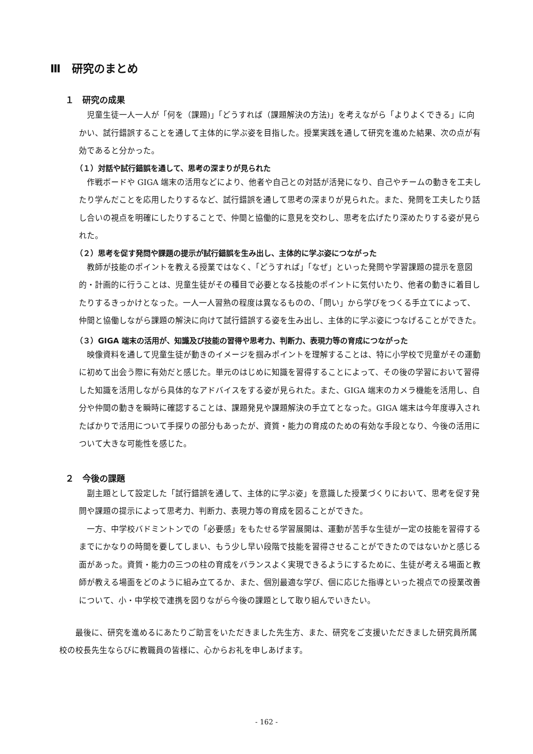Ⅲ　研究のまとめ
１　研究の成果
児童生徒一人一人が「何を（課題)」「どうすれば（課題解決の方法)」を考えながら「よりよくできる」に向かい、試行錯誤することを通して主体的に学ぶ姿を目指した。授業実践を通して研究を進めた結果、次の点が有効であると分かった。
（１）対話や試行錯誤を通して、思考の深まりが見られた
作戦ボードや GIGA 端末の活用などにより、他者や自己との対話が活発になり、自己やチームの動きを工夫したり学んだことを応用したりするなど、試行錯誤を通して思考の深まりが見られた。また、発問を工夫したり話し合いの視点を明確にしたりすることで、仲間と協働的に意見を交わし、思考を広げたり深めたりする姿が見られた。
（２）思考を促す発問や課題の提示が試行錯誤を生み出し、主体的に学ぶ姿につながった
教師が技能のポイントを教える授業ではなく、「どうすれば」「なぜ」といった発問や学習課題の提示を意図的・計画的に行うことは、児童生徒がその種目で必要となる技能のポイントに気付いたり、他者の動きに着目したりするきっかけとなった。一人一人習熟の程度は異なるものの、「問い」から学びをつくる手立てによって、仲間と協働しながら課題の解決に向けて試行錯誤する姿を生み出し、主体的に学ぶ姿につなげることができた。
（３）GIGA 端末の活用が、知識及び技能の習得や思考力、判断力、表現力等の育成につながった
映像資料を通して児童生徒が動きのイメージを掴みポイントを理解することは、特に小学校で児童がその運動に初めて出会う際に有効だと感じた。単元のはじめに知識を習得することによって、その後の学習において習得した知識を活用しながら具体的なアドバイスをする姿が見られた。また、GIGA 端末のカメラ機能を活用し、自分や仲間の動きを瞬時に確認することは、課題発見や課題解決の手立てとなった。GIGA 端末は今年度導入されたばかりで活用について手探りの部分もあったが、資質・能力の育成のための有効な手段となり、今後の活用について大きな可能性を感じた。
２　今後の課題
副主題として設定した「試行錯誤を通して、主体的に学ぶ姿」を意識した授業づくりにおいて、思考を促す発問や課題の提示によって思考力、判断力、表現力等の育成を図ることができた。
一方、中学校バドミントンでの「必要感」をもたせる学習展開は、運動が苦手な生徒が一定の技能を習得するまでにかなりの時間を要してしまい、もう少し早い段階で技能を習得させることができたのではないかと感じる面があった。資質・能力の三つの柱の育成をバランスよく実現できるようにするために、生徒が考える場面と教師が教える場面をどのように組み立てるか、また、個別最適な学び、個に応じた指導といった視点での授業改善について、小・中学校で連携を図りながら今後の課題として取り組んでいきたい。
　最後に、研究を進めるにあたりご助言をいただきました先生方、また、研究をご支援いただきました研究員所属校の校長先生ならびに教職員の皆様に、心からお礼を申しあげます。
- 162 -